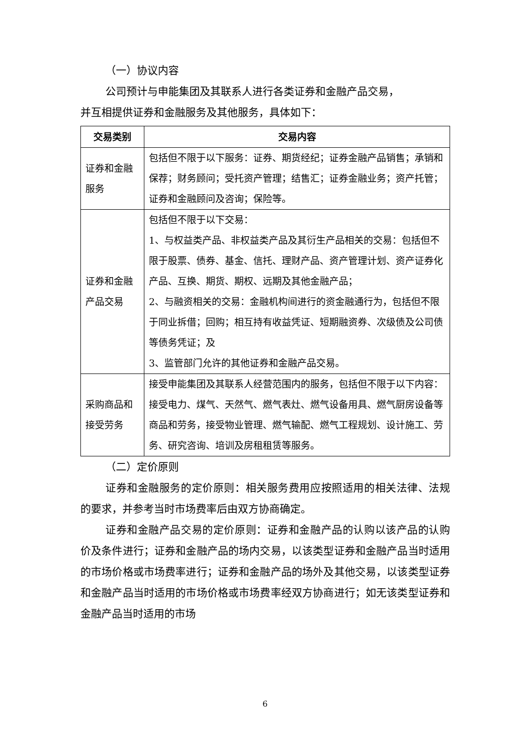（一）协议内容
公司预计与申能集团及其联系人进行各类证券和金融产品交易，
并互相提供证券和金融服务及其他服务，具体如下：
| 交易类别 | 交易内容 |
| --- | --- |
| 证券和金融服务 | 包括但不限于以下服务：证券、期货经纪；证券金融产品销售；承销和保荐；财务顾问；受托资产管理；结售汇；证券金融业务；资产托管；证券和金融顾问及咨询；保险等。 |
| 证券和金融产品交易 | 包括但不限于以下交易： 1、与权益类产品、非权益类产品及其衍生产品相关的交易：包括但不限于股票、债券、基金、信托、理财产品、资产管理计划、资产证券化产品、互换、期货、期权、远期及其他金融产品； 2、与融资相关的交易：金融机构间进行的资金融通行为，包括但不限于同业拆借；回购；相互持有收益凭证、短期融资券、次级债及公司债等债务凭证；及 3、监管部门允许的其他证券和金融产品交易。 |
| 采购商品和接受劳务 | 接受申能集团及其联系人经营范围内的服务，包括但不限于以下内容：接受电力、煤气、天然气、燃气表灶、燃气设备用具、燃气厨房设备等商品和劳务，接受物业管理、燃气输配、燃气工程规划、设计施工、劳务、研究咨询、培训及房租租赁等服务。 |
（二）定价原则
证券和金融服务的定价原则：相关服务费用应按照适用的相关法律、法规的要求，并参考当时市场费率后由双方协商确定。
证券和金融产品交易的定价原则：证券和金融产品的认购以该产品的认购价及条件进行；证券和金融产品的场内交易，以该类型证券和金融产品当时适用的市场价格或市场费率进行；证券和金融产品的场外及其他交易，以该类型证券和金融产品当时适用的市场价格或市场费率经双方协商进行；如无该类型证券和金融产品当时适用的市场
6